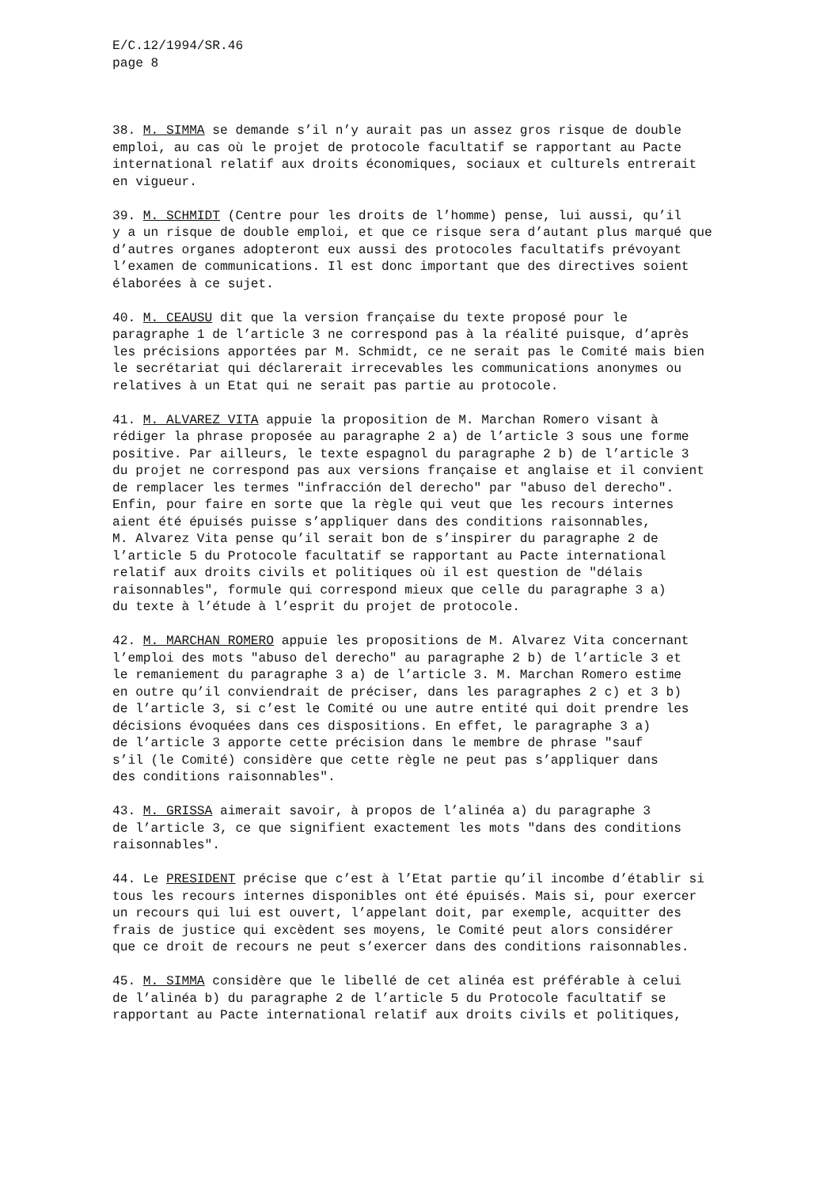E/C.12/1994/SR.46 page 8
38. M. SIMMA se demande s’il n’y aurait pas un assez gros risque de double emploi, au cas où le projet de protocole facultatif se rapportant au Pacte international relatif aux droits économiques, sociaux et culturels entrerait en vigueur.
39. M. SCHMIDT (Centre pour les droits de l’homme) pense, lui aussi, qu’il y a un risque de double emploi, et que ce risque sera d’autant plus marqué que d’autres organes adopteront eux aussi des protocoles facultatifs prévoyant l’examen de communications. Il est donc important que des directives soient élaborées à ce sujet.
40. M. CEAUSU dit que la version française du texte proposé pour le paragraphe 1 de l’article 3 ne correspond pas à la réalité puisque, d’après les précisions apportées par M. Schmidt, ce ne serait pas le Comité mais bien le secrétariat qui déclarerait irrecevables les communications anonymes ou relatives à un Etat qui ne serait pas partie au protocole.
41. M. ALVAREZ VITA appuie la proposition de M. Marchan Romero visant à rédiger la phrase proposée au paragraphe 2 a) de l’article 3 sous une forme positive. Par ailleurs, le texte espagnol du paragraphe 2 b) de l’article 3 du projet ne correspond pas aux versions française et anglaise et il convient de remplacer les termes "infracción del derecho" par "abuso del derecho". Enfin, pour faire en sorte que la règle qui veut que les recours internes aient été épuisés puisse s’appliquer dans des conditions raisonnables, M. Alvarez Vita pense qu’il serait bon de s’inspirer du paragraphe 2 de l’article 5 du Protocole facultatif se rapportant au Pacte international relatif aux droits civils et politiques où il est question de "délais raisonnables", formule qui correspond mieux que celle du paragraphe 3 a) du texte à l’étude à l’esprit du projet de protocole.
42. M. MARCHAN ROMERO appuie les propositions de M. Alvarez Vita concernant l’emploi des mots "abuso del derecho" au paragraphe 2 b) de l’article 3 et le remaniement du paragraphe 3 a) de l’article 3. M. Marchan Romero estime en outre qu’il conviendrait de préciser, dans les paragraphes 2 c) et 3 b) de l’article 3, si c’est le Comité ou une autre entité qui doit prendre les décisions évoquées dans ces dispositions. En effet, le paragraphe 3 a) de l’article 3 apporte cette précision dans le membre de phrase "sauf s’il (le Comité) considère que cette règle ne peut pas s’appliquer dans des conditions raisonnables".
43. M. GRISSA aimerait savoir, à propos de l’alinéa a) du paragraphe 3 de l’article 3, ce que signifient exactement les mots "dans des conditions raisonnables".
44. Le PRESIDENT précise que c’est à l’Etat partie qu’il incombe d’établir si tous les recours internes disponibles ont été épuisés. Mais si, pour exercer un recours qui lui est ouvert, l’appelant doit, par exemple, acquitter des frais de justice qui excèdent ses moyens, le Comité peut alors considérer que ce droit de recours ne peut s’exercer dans des conditions raisonnables.
45. M. SIMMA considère que le libellé de cet alinéa est préférable à celui de l’alinéa b) du paragraphe 2 de l’article 5 du Protocole facultatif se rapportant au Pacte international relatif aux droits civils et politiques,